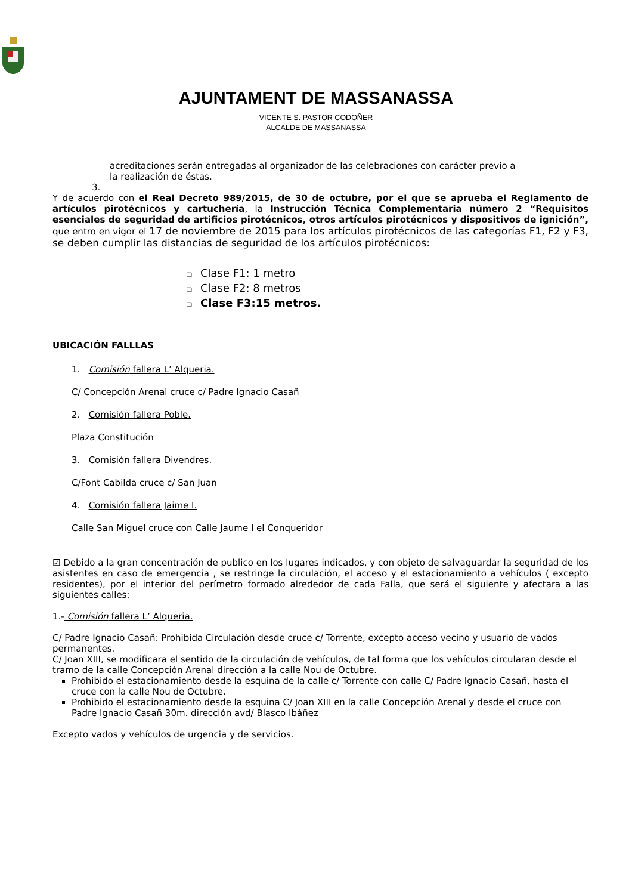AJUNTAMENT DE MASSANASSA
VICENTE S. PASTOR CODOÑER
ALCALDE DE MASSANASSA
acreditaciones serán entregadas al organizador de las celebraciones con carácter previo a
la realización de éstas.
3.
Y de acuerdo con el Real Decreto 989/2015, de 30 de octubre, por el que se aprueba el Reglamento de artículos pirotécnicos y cartuchería, la Instrucción Técnica Complementaria número 2 “Requisitos esenciales de seguridad de artificios pirotécnicos, otros artículos pirotécnicos y dispositivos de ignición”, que entro en vigor el 17 de noviembre de 2015 para los artículos pirotécnicos de las categorías F1, F2 y F3, se deben cumplir las distancias de seguridad de los artículos pirotécnicos:
Clase F1: 1 metro
Clase F2: 8 metros
Clase F3:15 metros.
UBICACIÓN FALLLAS
1. Comisión fallera L’ Alqueria.
C/ Concepción Arenal cruce c/ Padre Ignacio Casañ
2. Comisión fallera Poble.
Plaza Constitución
3. Comisión fallera Divendres.
C/Font Cabilda cruce c/ San Juan
4. Comisión fallera Jaime I.
Calle San Miguel cruce con Calle Jaume I el Conqueridor
☑ Debido a la gran concentración de publico en los lugares indicados, y con objeto de salvaguardar la seguridad de los asistentes en caso de emergencia , se restringe la circulación, el acceso y el estacionamiento a vehículos ( excepto residentes), por el interior del perímetro formado alrededor de cada Falla, que será el siguiente y afectara a las siguientes calles:
1.- Comisión fallera L’ Alqueria.
C/ Padre Ignacio Casañ: Prohibida Circulación desde cruce c/ Torrente, excepto acceso vecino y usuario de vados permanentes.
C/ Joan XIII, se modificara el sentido de la circulación de vehículos, de tal forma que los vehículos circularan desde el tramo de la calle Concepción Arenal dirección a la calle Nou de Octubre.
Prohibido el estacionamiento desde la esquina de la calle c/ Torrente con calle C/ Padre Ignacio Casañ, hasta el cruce con la calle Nou de Octubre.
Prohibido el estacionamiento desde la esquina C/ Joan XIII en la calle Concepción Arenal y desde el cruce con Padre Ignacio Casañ 30m. dirección avd/ Blasco Ibáñez
Excepto vados y vehículos de urgencia y de servicios.